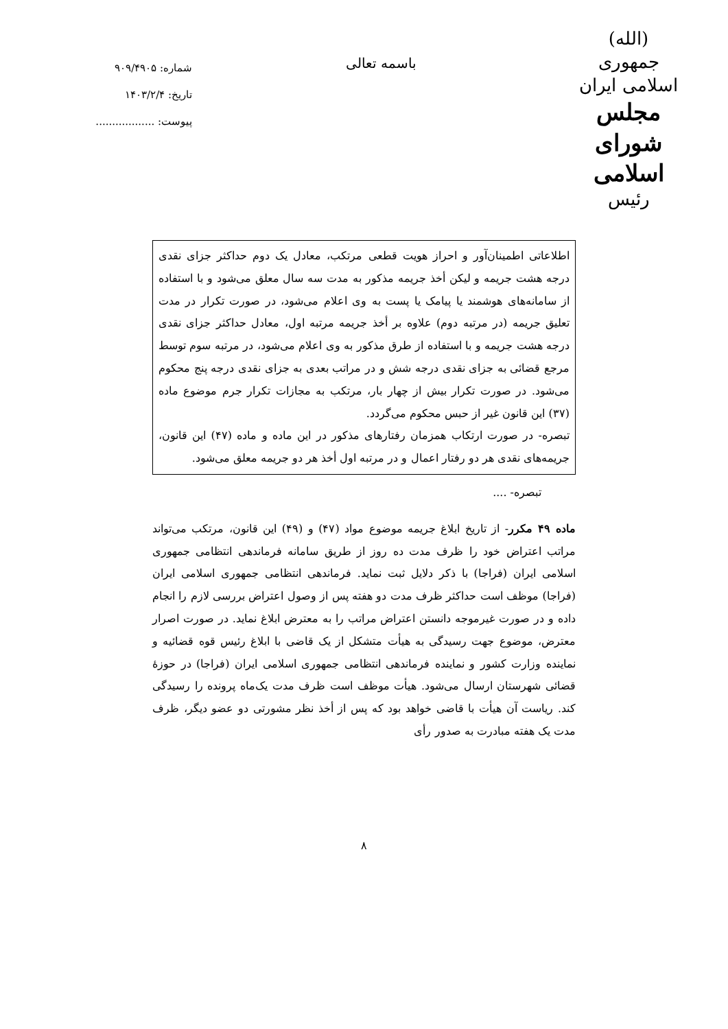(الله)
جمهوری اسلامی ایران
مجلس شورای اسلامی
رئیس
باسمه تعالی
شماره: ۹۰۹/۴۹۰۵
تاریخ: ۱۴۰۳/۲/۴
پیوست: ..................
اطلاعاتی اطمینان‌آور و احراز هویت قطعی مرتکب، معادل یک دوم حداکثر جزای نقدی درجه هشت جریمه و لیکن أخذ جریمه مذکور به مدت سه سال معلق می‌شود و با استفاده از سامانه‌های هوشمند یا پیامک یا پست به وی اعلام می‌شود، در صورت تکرار در مدت تعلیق جریمه (در مرتبه دوم) علاوه بر أخذ جریمه مرتبه اول، معادل حداکثر جزای نقدی درجه هشت جریمه و با استفاده از طرق مذکور به وی اعلام می‌شود، در مرتبه سوم توسط مرجع قضائی به جزای نقدی درجه شش و در مراتب بعدی به جزای نقدی درجه پنج محکوم می‌شود. در صورت تکرار بیش از چهار بار، مرتکب به مجازات تکرار جرم موضوع ماده (۳۷) این قانون غیر از حبس محکوم می‌گردد.
تبصره- در صورت ارتکاب همزمان رفتارهای مذکور در این ماده و ماده (۴۷) این قانون، جریمه‌های نقدی هر دو رفتار اعمال و در مرتبه اول أخذ هر دو جریمه معلق می‌شود.
تبصره- ....
ماده ۴۹ مکرر- از تاریخ ابلاغ جریمه موضوع مواد (۴۷) و (۴۹) این قانون، مرتکب می‌تواند مراتب اعتراض خود را ظرف مدت ده روز از طریق سامانه فرماندهی انتظامی جمهوری اسلامی ایران (فراجا) با ذکر دلایل ثبت نماید. فرماندهی انتظامی جمهوری اسلامی ایران (فراجا) موظف است حداکثر ظرف مدت دو هفته پس از وصول اعتراض بررسی لازم را انجام داده و در صورت غیرموجه دانستن اعتراض مراتب را به معترض ابلاغ نماید. در صورت اصرار معترض، موضوع جهت رسیدگی به هیأت متشکل از یک قاضی با ابلاغ رئیس قوه قضائیه و نماینده وزارت کشور و نماینده فرماندهی انتظامی جمهوری اسلامی ایران (فراجا) در حوزهٔ قضائی شهرستان ارسال می‌شود. هیأت موظف است ظرف مدت یک‌ماه پرونده را رسیدگی کند. ریاست آن هیأت با قاضی خواهد بود که پس از أخذ نظر مشورتی دو عضو دیگر، ظرف مدت یک هفته مبادرت به صدور رأی
۸